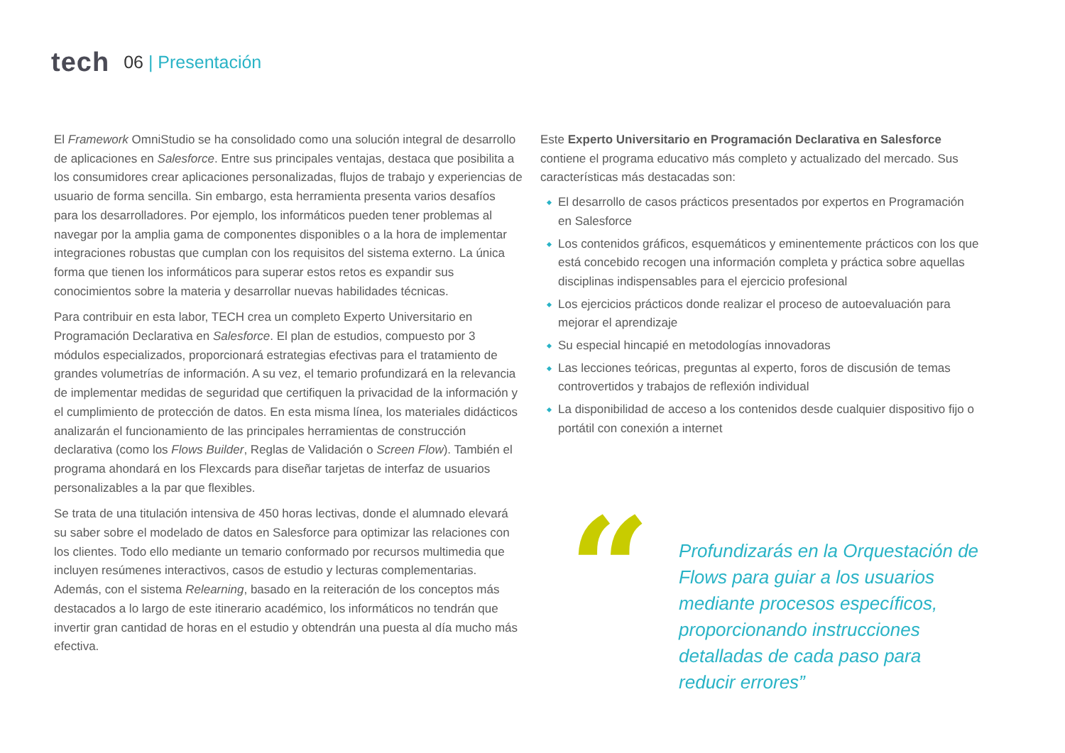tech
06 | Presentación
El Framework OmniStudio se ha consolidado como una solución integral de desarrollo de aplicaciones en Salesforce. Entre sus principales ventajas, destaca que posibilita a los consumidores crear aplicaciones personalizadas, flujos de trabajo y experiencias de usuario de forma sencilla. Sin embargo, esta herramienta presenta varios desafíos para los desarrolladores. Por ejemplo, los informáticos pueden tener problemas al navegar por la amplia gama de componentes disponibles o a la hora de implementar integraciones robustas que cumplan con los requisitos del sistema externo. La única forma que tienen los informáticos para superar estos retos es expandir sus conocimientos sobre la materia y desarrollar nuevas habilidades técnicas.
Para contribuir en esta labor, TECH crea un completo Experto Universitario en Programación Declarativa en Salesforce. El plan de estudios, compuesto por 3 módulos especializados, proporcionará estrategias efectivas para el tratamiento de grandes volumetrías de información. A su vez, el temario profundizará en la relevancia de implementar medidas de seguridad que certifiquen la privacidad de la información y el cumplimiento de protección de datos. En esta misma línea, los materiales didácticos analizarán el funcionamiento de las principales herramientas de construcción declarativa (como los Flows Builder, Reglas de Validación o Screen Flow). También el programa ahondará en los Flexcards para diseñar tarjetas de interfaz de usuarios personalizables a la par que flexibles.
Se trata de una titulación intensiva de 450 horas lectivas, donde el alumnado elevará su saber sobre el modelado de datos en Salesforce para optimizar las relaciones con los clientes. Todo ello mediante un temario conformado por recursos multimedia que incluyen resúmenes interactivos, casos de estudio y lecturas complementarias. Además, con el sistema Relearning, basado en la reiteración de los conceptos más destacados a lo largo de este itinerario académico, los informáticos no tendrán que invertir gran cantidad de horas en el estudio y obtendrán una puesta al día mucho más efectiva.
Este Experto Universitario en Programación Declarativa en Salesforce contiene el programa educativo más completo y actualizado del mercado. Sus características más destacadas son:
El desarrollo de casos prácticos presentados por expertos en Programación en Salesforce
Los contenidos gráficos, esquemáticos y eminentemente prácticos con los que está concebido recogen una información completa y práctica sobre aquellas disciplinas indispensables para el ejercicio profesional
Los ejercicios prácticos donde realizar el proceso de autoevaluación para mejorar el aprendizaje
Su especial hincapié en metodologías innovadoras
Las lecciones teóricas, preguntas al experto, foros de discusión de temas controvertidos y trabajos de reflexión individual
La disponibilidad de acceso a los contenidos desde cualquier dispositivo fijo o portátil con conexión a internet
“
Profundizarás en la Orquestación de Flows para guiar a los usuarios mediante procesos específicos, proporcionando instrucciones detalladas de cada paso para reducir errores”